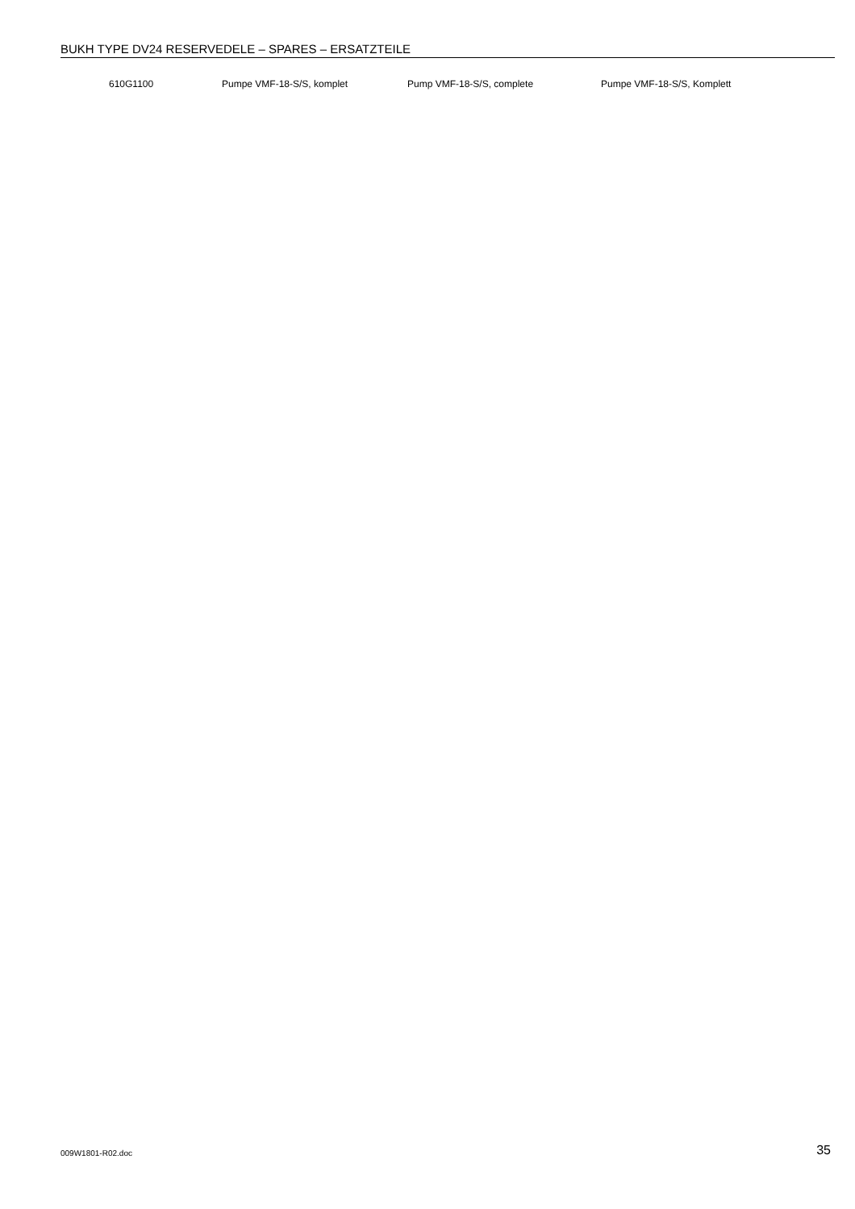BUKH TYPE DV24 RESERVEDELE – SPARES – ERSATZTEILE
| | 610G1100 | Pumpe VMF-18-S/S, komplet | Pump VMF-18-S/S, complete | Pumpe VMF-18-S/S, Komplett |
009W1801-R02.doc 35